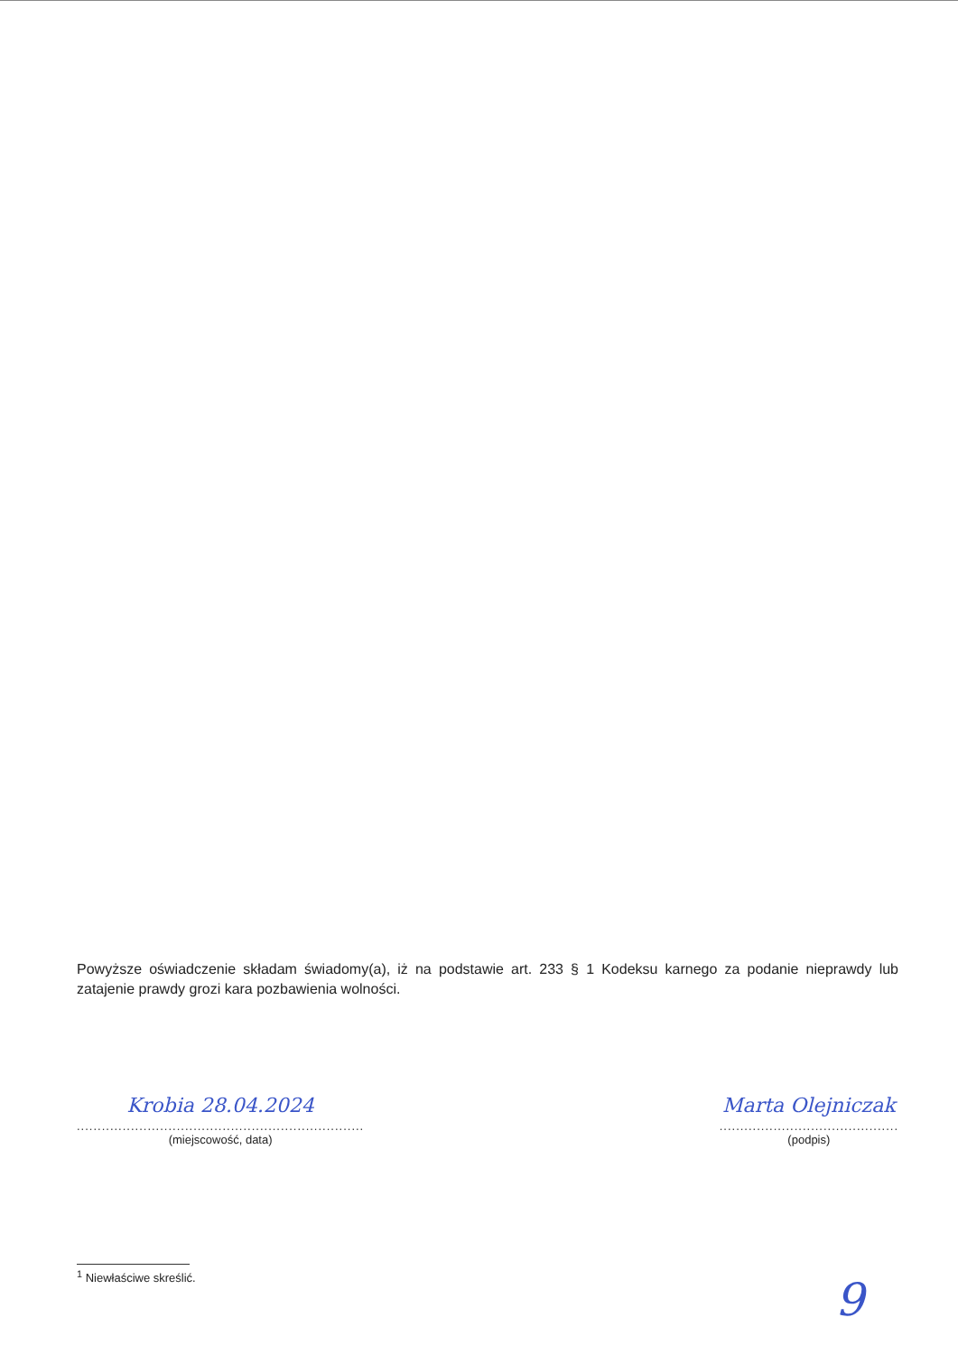Powyższe oświadczenie składam świadomy(a), iż na podstawie art. 233 § 1 Kodeksu karnego za podanie nieprawdy lub zatajenie prawdy grozi kara pozbawienia wolności.
Krobia 28.04.2024
.....................................................................
(miejscowość, data)
Marta Olejniczak
...........................................
(podpis)
<sup>1</sup> Niewłaściwe skreślić.
9